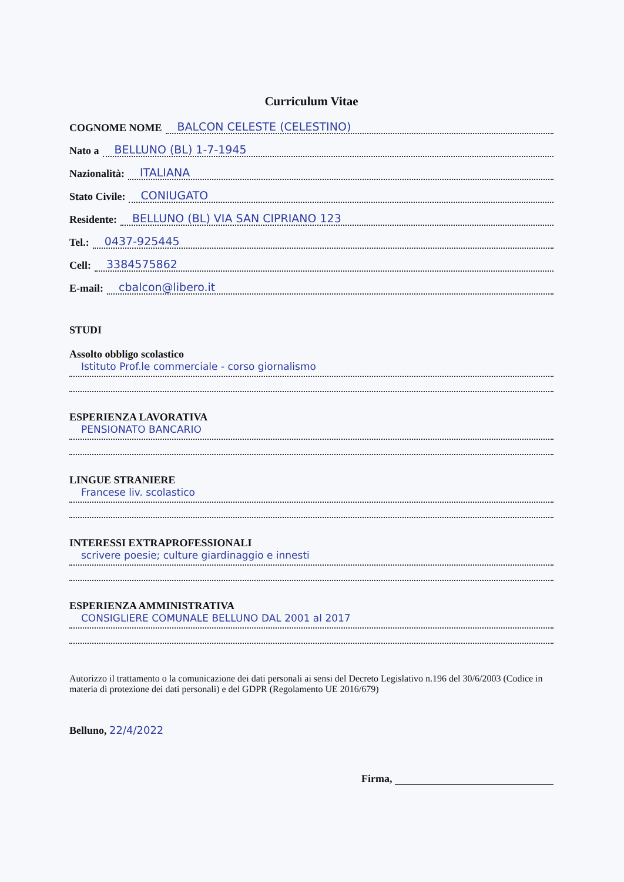Curriculum Vitae
COGNOME NOME BALCON CELESTE (CELESTINO)
Nato a BELLUNO (BL) 1-7-1945
Nazionalità: ITALIANA
Stato Civile: CONIUGATO
Residente: BELLUNO (BL) VIA SAN CIPRIANO 123
Tel.: 0437-925445
Cell: 3384575862
E-mail: cbalcon@libero.it
STUDI
Assolto obbligo scolastico
Istituto Prof.le commerciale - corso giornalismo
ESPERIENZA LAVORATIVA
PENSIONATO BANCARIO
LINGUE STRANIERE
Francese liv. scolastico
INTERESSI EXTRAPROFESSIONALI
scrivere poesie; culture giardinaggio e innesti
ESPERIENZA AMMINISTRATIVA
CONSIGLIERE COMUNALE BELLUNO DAL 2001 al 2017
Autorizzo il trattamento o la comunicazione dei dati personali ai sensi del Decreto Legislativo n.196 del 30/6/2003 (Codice in materia di protezione dei dati personali) e del GDPR (Regolamento UE 2016/679)
Belluno, 22/4/2022
Firma,